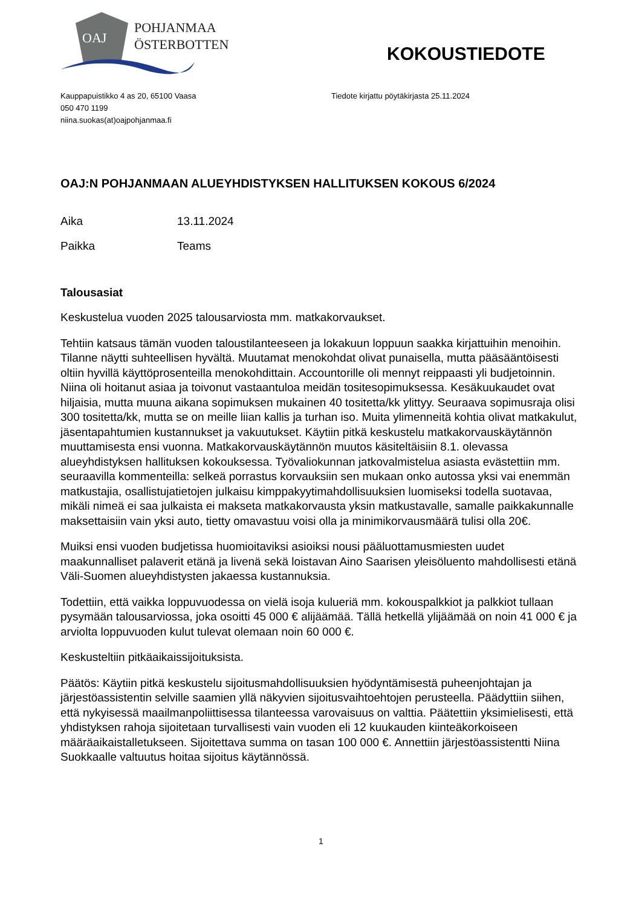OAJ
POHJANMAA
ÖSTERBOTTEN
KOKOUSTIEDOTE
Kauppapuistikko 4 as 20, 65100 Vaasa
050 470 1199
niina.suokas(at)oajpohjanmaa.fi
Tiedote kirjattu pöytäkirjasta 25.11.2024
OAJ:N POHJANMAAN ALUEYHDISTYKSEN HALLITUKSEN KOKOUS 6/2024
Aika 13.11.2024
Paikka Teams
Talousasiat
Keskustelua vuoden 2025 talousarviosta mm. matkakorvaukset.
Tehtiin katsaus tämän vuoden taloustilanteeseen ja lokakuun loppuun saakka kirjattuihin menoihin. Tilanne näytti suhteellisen hyvältä. Muutamat menokohdat olivat punaisella, mutta pääsääntöisesti oltiin hyvillä käyttöprosenteilla menokohdittain. Accountorille oli mennyt reippaasti yli budjetoinnin. Niina oli hoitanut asiaa ja toivonut vastaantuloa meidän tositesopimuksessa. Kesäkuukaudet ovat hiljaisia, mutta muuna aikana sopimuksen mukainen 40 tositetta/kk ylittyy. Seuraava sopimusraja olisi 300 tositetta/kk, mutta se on meille liian kallis ja turhan iso. Muita ylimenneitä kohtia olivat matkakulut, jäsentapahtumien kustannukset ja vakuutukset. Käytiin pitkä keskustelu matkakorvauskäytännön muuttamisesta ensi vuonna. Matkakorvauskäytännön muutos käsiteltäisiin 8.1. olevassa alueyhdistyksen hallituksen kokouksessa. Työvaliokunnan jatkovalmistelua asiasta evästettiin mm. seuraavilla kommenteilla: selkeä porrastus korvauksiin sen mukaan onko autossa yksi vai enemmän matkustajia, osallistujatietojen julkaisu kimppakyytimahdollisuuksien luomiseksi todella suotavaa, mikäli nimeä ei saa julkaista ei makseta matkakorvausta yksin matkustavalle, samalle paikkakunnalle maksettaisiin vain yksi auto, tietty omavastuu voisi olla ja minimikorvausmäärä tulisi olla 20€.
Muiksi ensi vuoden budjetissa huomioitaviksi asioiksi nousi pääluottamusmiesten uudet maakunnalliset palaverit etänä ja livenä sekä loistavan Aino Saarisen yleisöluento mahdollisesti etänä Väli-Suomen alueyhdistysten jakaessa kustannuksia.
Todettiin, että vaikka loppuvuodessa on vielä isoja kulueriä mm. kokouspalkkiot ja palkkiot tullaan pysymään talousarviossa, joka osoitti 45 000 € alijäämää. Tällä hetkellä ylijäämää on noin 41 000 € ja arviolta loppuvuoden kulut tulevat olemaan noin 60 000 €.
Keskusteltiin pitkäaikaissijoituksista.
Päätös: Käytiin pitkä keskustelu sijoitusmahdollisuuksien hyödyntämisestä puheenjohtajan ja järjestöassistentin selville saamien yllä näkyvien sijoitusvaihtoehtojen perusteella. Päädyttiin siihen, että nykyisessä maailmanpoliittisessa tilanteessa varovaisuus on valttia. Päätettiin yksimielisesti, että yhdistyksen rahoja sijoitetaan turvallisesti vain vuoden eli 12 kuukauden kiinteäkorkoiseen määräaikaistalletukseen. Sijoitettava summa on tasan 100 000 €. Annettiin järjestöassistentti Niina Suokkaalle valtuutus hoitaa sijoitus käytännössä.
1